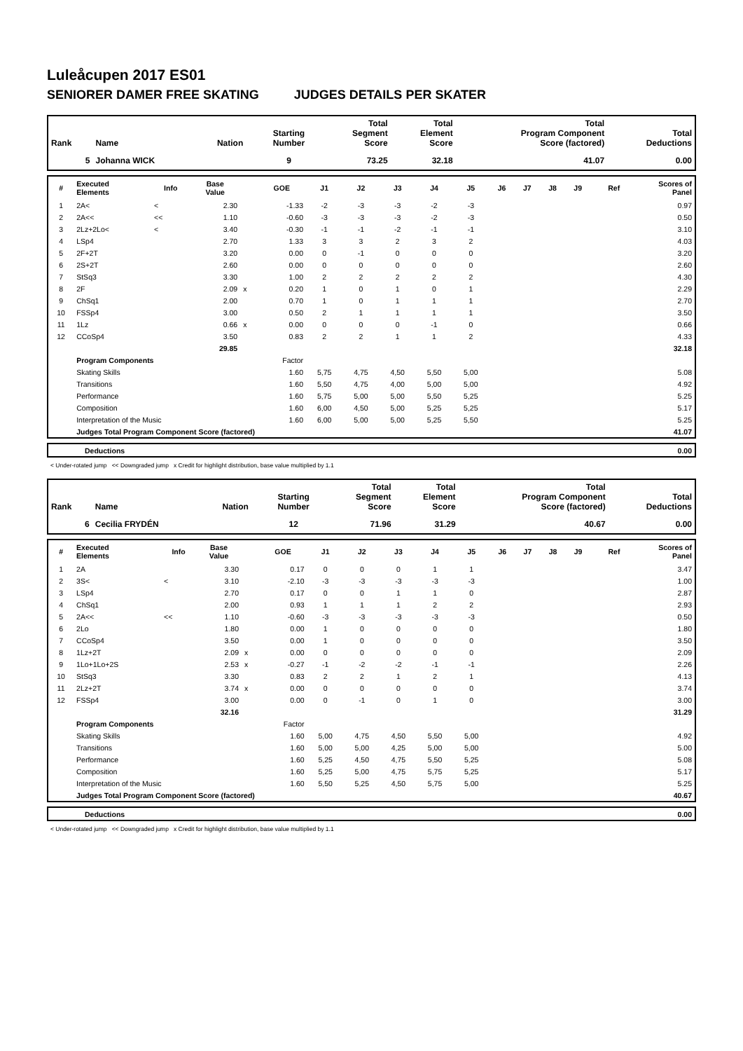Luleåcupen 2017 ES01
SENIORER DAMER FREE SKATING JUDGES DETAILS PER SKATER
| Rank | Name | Nation | Starting Number | Total Segment Score | Total Element Score | Total Program Component Score (factored) | Total Deductions |
| --- | --- | --- | --- | --- | --- | --- | --- |
| 5 | Johanna WICK | | 9 | 73.25 | 32.18 | 41.07 | 0.00 |
| # | Executed Elements | Info | Base Value | | GOE | J1 | J2 | J3 | J4 | J5 | J6 | J7 | J8 | J9 | Ref | Scores of Panel |
| --- | --- | --- | --- | --- | --- | --- | --- | --- | --- | --- | --- | --- | --- | --- | --- | --- |
| 1 | 2A< | < | 2.30 | | -1.33 | -2 | -3 | -3 | -2 | -3 | | | | | | 0.97 |
| 2 | 2A<< | << | 1.10 | | -0.60 | -3 | -3 | -3 | -2 | -3 | | | | | | 0.50 |
| 3 | 2Lz+2Lo< | < | 3.40 | | -0.30 | -1 | -1 | -2 | -1 | -1 | | | | | | 3.10 |
| 4 | LSp4 | | 2.70 | | 1.33 | 3 | 3 | 2 | 3 | 2 | | | | | | 4.03 |
| 5 | 2F+2T | | 3.20 | | 0.00 | 0 | -1 | 0 | 0 | 0 | | | | | | 3.20 |
| 6 | 2S+2T | | 2.60 | | 0.00 | 0 | 0 | 0 | 0 | 0 | | | | | | 2.60 |
| 7 | StSq3 | | 3.30 | | 1.00 | 2 | 2 | 2 | 2 | 2 | | | | | | 4.30 |
| 8 | 2F | | 2.09 | x | 0.20 | 1 | 0 | 1 | 0 | 1 | | | | | | 2.29 |
| 9 | ChSq1 | | 2.00 | | 0.70 | 1 | 0 | 1 | 1 | 1 | | | | | | 2.70 |
| 10 | FSSp4 | | 3.00 | | 0.50 | 2 | 1 | 1 | 1 | 1 | | | | | | 3.50 |
| 11 | 1Lz | | 0.66 | x | 0.00 | 0 | 0 | 0 | -1 | 0 | | | | | | 0.66 |
| 12 | CCoSp4 | | 3.50 | | 0.83 | 2 | 2 | 1 | 1 | 2 | | | | | | 4.33 |
| | | | 29.85 | | | | | | | | | | | | | 32.18 |
| | Program Components | | | | Factor | | | | | | | | | | | |
| | Skating Skills | | | | 1.60 | 5,75 | 4,75 | 4,50 | 5,50 | 5,00 | | | | | | 5.08 |
| | Transitions | | | | 1.60 | 5,50 | 4,75 | 4,00 | 5,00 | 5,00 | | | | | | 4.92 |
| | Performance | | | | 1.60 | 5,75 | 5,00 | 5,00 | 5,50 | 5,25 | | | | | | 5.25 |
| | Composition | | | | 1.60 | 6,00 | 4,50 | 5,00 | 5,25 | 5,25 | | | | | | 5.17 |
| | Interpretation of the Music | | | | 1.60 | 6,00 | 5,00 | 5,00 | 5,25 | 5,50 | | | | | | 5.25 |
| | Judges Total Program Component Score (factored) | | | | | | | | | | | | | | | 41.07 |
| | Deductions | 0.00 |
< Under-rotated jump << Downgraded jump x Credit for highlight distribution, base value multiplied by 1.1
| Rank | Name | Nation | Starting Number | Total Segment Score | Total Element Score | Total Program Component Score (factored) | Total Deductions |
| --- | --- | --- | --- | --- | --- | --- | --- |
| 6 | Cecilia FRYDÉN | | 12 | 71.96 | 31.29 | 40.67 | 0.00 |
| # | Executed Elements | Info | Base Value | | GOE | J1 | J2 | J3 | J4 | J5 | J6 | J7 | J8 | J9 | Ref | Scores of Panel |
| --- | --- | --- | --- | --- | --- | --- | --- | --- | --- | --- | --- | --- | --- | --- | --- | --- |
| 1 | 2A | | 3.30 | | 0.17 | 0 | 0 | 0 | 1 | 1 | | | | | | 3.47 |
| 2 | 3S< | < | 3.10 | | -2.10 | -3 | -3 | -3 | -3 | -3 | | | | | | 1.00 |
| 3 | LSp4 | | 2.70 | | 0.17 | 0 | 0 | 1 | 1 | 0 | | | | | | 2.87 |
| 4 | ChSq1 | | 2.00 | | 0.93 | 1 | 1 | 1 | 2 | 2 | | | | | | 2.93 |
| 5 | 2A<< | << | 1.10 | | -0.60 | -3 | -3 | -3 | -3 | -3 | | | | | | 0.50 |
| 6 | 2Lo | | 1.80 | | 0.00 | 1 | 0 | 0 | 0 | 0 | | | | | | 1.80 |
| 7 | CCoSp4 | | 3.50 | | 0.00 | 1 | 0 | 0 | 0 | 0 | | | | | | 3.50 |
| 8 | 1Lz+2T | | 2.09 | x | 0.00 | 0 | 0 | 0 | 0 | 0 | | | | | | 2.09 |
| 9 | 1Lo+1Lo+2S | | 2.53 | x | -0.27 | -1 | -2 | -2 | -1 | -1 | | | | | | 2.26 |
| 10 | StSq3 | | 3.30 | | 0.83 | 2 | 2 | 1 | 2 | 1 | | | | | | 4.13 |
| 11 | 2Lz+2T | | 3.74 | x | 0.00 | 0 | 0 | 0 | 0 | 0 | | | | | | 3.74 |
| 12 | FSSp4 | | 3.00 | | 0.00 | 0 | -1 | 0 | 1 | 0 | | | | | | 3.00 |
| | | | 32.16 | | | | | | | | | | | | | 31.29 |
| | Program Components | | | | Factor | | | | | | | | | | | |
| | Skating Skills | | | | 1.60 | 5,00 | 4,75 | 4,50 | 5,50 | 5,00 | | | | | | 4.92 |
| | Transitions | | | | 1.60 | 5,00 | 5,00 | 4,25 | 5,00 | 5,00 | | | | | | 5.00 |
| | Performance | | | | 1.60 | 5,25 | 4,50 | 4,75 | 5,50 | 5,25 | | | | | | 5.08 |
| | Composition | | | | 1.60 | 5,25 | 5,00 | 4,75 | 5,75 | 5,25 | | | | | | 5.17 |
| | Interpretation of the Music | | | | 1.60 | 5,50 | 5,25 | 4,50 | 5,75 | 5,00 | | | | | | 5.25 |
| | Judges Total Program Component Score (factored) | | | | | | | | | | | | | | | 40.67 |
| | Deductions | 0.00 |
< Under-rotated jump << Downgraded jump x Credit for highlight distribution, base value multiplied by 1.1